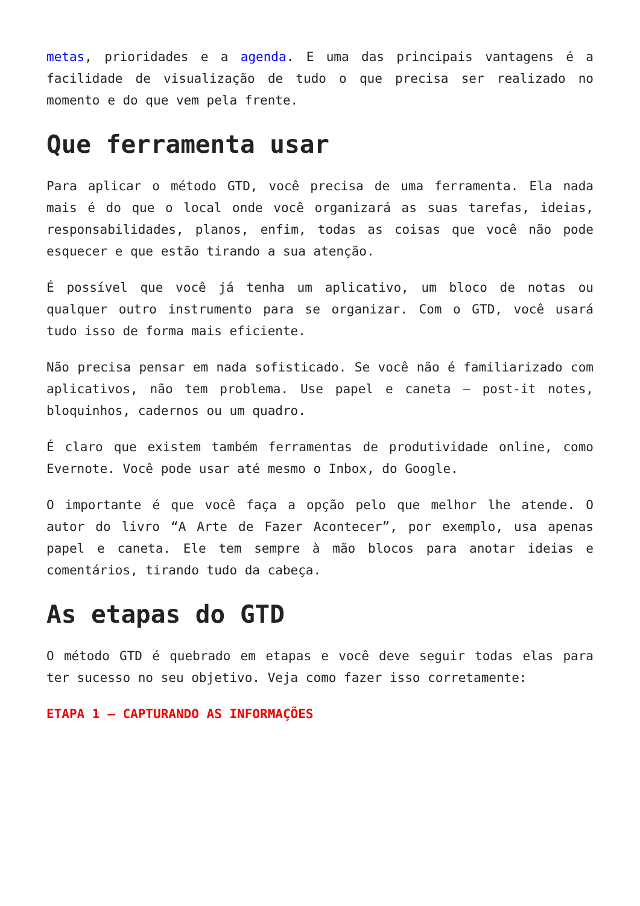metas, prioridades e a agenda. E uma das principais vantagens é a facilidade de visualização de tudo o que precisa ser realizado no momento e do que vem pela frente.
Que ferramenta usar
Para aplicar o método GTD, você precisa de uma ferramenta. Ela nada mais é do que o local onde você organizará as suas tarefas, ideias, responsabilidades, planos, enfim, todas as coisas que você não pode esquecer e que estão tirando a sua atenção.
É possível que você já tenha um aplicativo, um bloco de notas ou qualquer outro instrumento para se organizar. Com o GTD, você usará tudo isso de forma mais eficiente.
Não precisa pensar em nada sofisticado. Se você não é familiarizado com aplicativos, não tem problema. Use papel e caneta – post-it notes, bloquinhos, cadernos ou um quadro.
É claro que existem também ferramentas de produtividade online, como Evernote. Você pode usar até mesmo o Inbox, do Google.
O importante é que você faça a opção pelo que melhor lhe atende. O autor do livro “A Arte de Fazer Acontecer”, por exemplo, usa apenas papel e caneta. Ele tem sempre à mão blocos para anotar ideias e comentários, tirando tudo da cabeça.
As etapas do GTD
O método GTD é quebrado em etapas e você deve seguir todas elas para ter sucesso no seu objetivo. Veja como fazer isso corretamente:
ETAPA 1 – CAPTURANDO AS INFORMAÇÕES